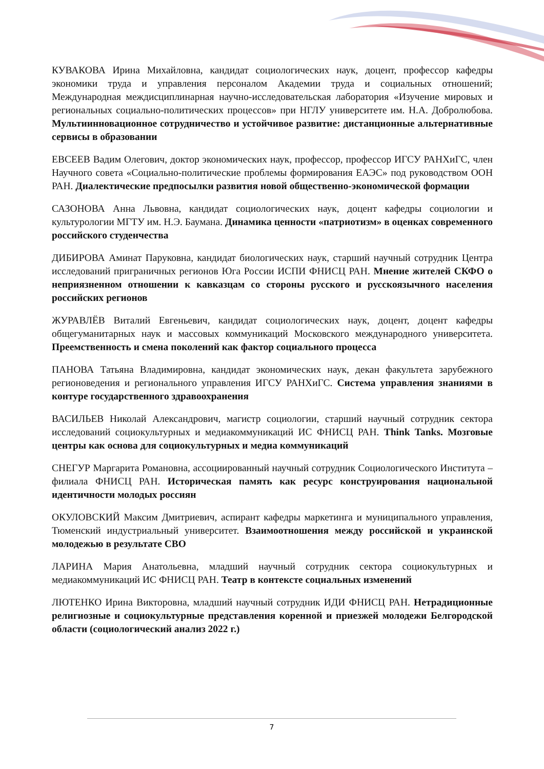КУВАКОВА Ирина Михайловна, кандидат социологических наук, доцент, профессор кафедры экономики труда и управления персоналом Академии труда и социальных отношений; Международная междисциплинарная научно-исследовательская лаборатория «Изучение мировых и региональных социально-политических процессов» при НГЛУ университете им. Н.А. Добролюбова. Мультиинновационное сотрудничество и устойчивое развитие: дистанционные альтернативные сервисы в образовании
ЕВСЕЕВ Вадим Олегович, доктор экономических наук, профессор, профессор ИГСУ РАНХиГС, член Научного совета «Социально-политические проблемы формирования ЕАЭС» под руководством ООН РАН. Диалектические предпосылки развития новой общественно-экономической формации
САЗОНОВА Анна Львовна, кандидат социологических наук, доцент кафедры социологии и культурологии МГТУ им. Н.Э. Баумана. Динамика ценности «патриотизм» в оценках современного российского студенчества
ДИБИРОВА Аминат Паруковна, кандидат биологических наук, старший научный сотрудник Центра исследований приграничных регионов Юга России ИСПИ ФНИСЦ РАН. Мнение жителей СКФО о неприязненном отношении к кавказцам со стороны русского и русскоязычного населения российских регионов
ЖУРАВЛЁВ Виталий Евгеньевич, кандидат социологических наук, доцент, доцент кафедры общегуманитарных наук и массовых коммуникаций Московского международного университета. Преемственность и смена поколений как фактор социального процесса
ПАНОВА Татьяна Владимировна, кандидат экономических наук, декан факультета зарубежного регионоведения и регионального управления ИГСУ РАНХиГС. Система управления знаниями в контуре государственного здравоохранения
ВАСИЛЬЕВ Николай Александрович, магистр социологии, старший научный сотрудник сектора исследований социокультурных и медиакоммуникаций ИС ФНИСЦ РАН. Think Tanks. Мозговые центры как основа для социокультурных и медиа коммуникаций
СНЕГУР Маргарита Романовна, ассоциированный научный сотрудник Социологического Института – филиала ФНИСЦ РАН. Историческая память как ресурс конструирования национальной идентичности молодых россиян
ОКУЛОВСКИЙ Максим Дмитриевич, аспирант кафедры маркетинга и муниципального управления, Тюменский индустриальный университет. Взаимоотношения между российской и украинской молодежью в результате СВО
ЛАРИНА Мария Анатольевна, младший научный сотрудник сектора социокультурных и медиакоммуникаций ИС ФНИСЦ РАН. Театр в контексте социальных изменений
ЛЮТЕНКО Ирина Викторовна, младший научный сотрудник ИДИ ФНИСЦ РАН. Нетрадиционные религиозные и социокультурные представления коренной и приезжей молодежи Белгородской области (социологический анализ 2022 г.)
7